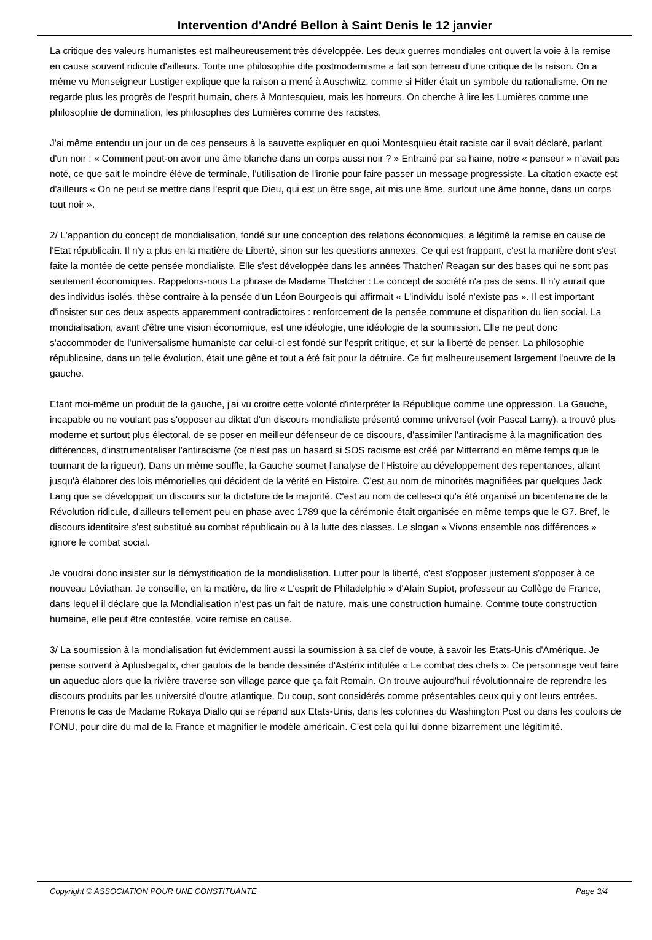Intervention d'André Bellon à Saint Denis le 12 janvier
La critique des valeurs humanistes est malheureusement très développée. Les deux guerres mondiales ont ouvert la voie à la remise en cause souvent ridicule d'ailleurs. Toute une philosophie dite postmodernisme a fait son terreau d'une critique de la raison. On a même vu Monseigneur Lustiger explique que la raison a mené à Auschwitz, comme si Hitler était un symbole du rationalisme. On ne regarde plus les progrès de l'esprit humain, chers à Montesquieu, mais les horreurs. On cherche à lire les Lumières comme une philosophie de domination, les philosophes des Lumières comme des racistes.
J'ai même entendu un jour un de ces penseurs à la sauvette expliquer en quoi Montesquieu était raciste car il avait déclaré, parlant d'un noir : « Comment peut-on avoir une âme blanche dans un corps aussi noir ? » Entrainé par sa haine, notre « penseur » n'avait pas noté, ce que sait le moindre élève de terminale, l'utilisation de l'ironie pour faire passer un message progressiste. La citation exacte est d'ailleurs « On ne peut se mettre dans l'esprit que Dieu, qui est un être sage, ait mis une âme, surtout une âme bonne, dans un corps tout noir ».
2/ L'apparition du concept de mondialisation, fondé sur une conception des relations économiques, a légitimé la remise en cause de l'Etat républicain. Il n'y a plus en la matière de Liberté, sinon sur les questions annexes. Ce qui est frappant, c'est la manière dont s'est faite la montée de cette pensée mondialiste. Elle s'est développée dans les années Thatcher/ Reagan sur des bases qui ne sont pas seulement économiques. Rappelons-nous La phrase de Madame Thatcher : Le concept de société n'a pas de sens. Il n'y aurait que des individus isolés, thèse contraire à la pensée d'un Léon Bourgeois qui affirmait « L'individu isolé n'existe pas ». Il est important d'insister sur ces deux aspects apparemment contradictoires : renforcement de la pensée commune et disparition du lien social. La mondialisation, avant d'être une vision économique, est une idéologie, une idéologie de la soumission. Elle ne peut donc s'accommoder de l'universalisme humaniste car celui-ci est fondé sur l'esprit critique, et sur la liberté de penser. La philosophie républicaine, dans un telle évolution, était une gêne et tout a été fait pour la détruire. Ce fut malheureusement largement l'oeuvre de la gauche.
Etant moi-même un produit de la gauche, j'ai vu croitre cette volonté d'interpréter la République comme une oppression. La Gauche, incapable ou ne voulant pas s'opposer au diktat d'un discours mondialiste présenté comme universel (voir Pascal Lamy), a trouvé plus moderne et surtout plus électoral, de se poser en meilleur défenseur de ce discours, d'assimiler l'antiracisme à la magnification des différences, d'instrumentaliser l'antiracisme (ce n'est pas un hasard si SOS racisme est créé par Mitterrand en même temps que le tournant de la rigueur). Dans un même souffle, la Gauche soumet l'analyse de l'Histoire au développement des repentances, allant jusqu'à élaborer des lois mémorielles qui décident de la vérité en Histoire. C'est au nom de minorités magnifiées par quelques Jack Lang que se développait un discours sur la dictature de la majorité. C'est au nom de celles-ci qu'a été organisé un bicentenaire de la Révolution ridicule, d'ailleurs tellement peu en phase avec 1789 que la cérémonie était organisée en même temps que le G7. Bref, le discours identitaire s'est substitué au combat républicain ou à la lutte des classes. Le slogan « Vivons ensemble nos différences » ignore le combat social.
Je voudrai donc insister sur la démystification de la mondialisation. Lutter pour la liberté, c'est s'opposer justement s'opposer à ce nouveau Léviathan. Je conseille, en la matière, de lire « L'esprit de Philadelphie » d'Alain Supiot, professeur au Collège de France, dans lequel il déclare que la Mondialisation n'est pas un fait de nature, mais une construction humaine. Comme toute construction humaine, elle peut être contestée, voire remise en cause.
3/ La soumission à la mondialisation fut évidemment aussi la soumission à sa clef de voute, à savoir les Etats-Unis d'Amérique. Je pense souvent à Aplusbegalix, cher gaulois de la bande dessinée d'Astérix intitulée « Le combat des chefs ». Ce personnage veut faire un aqueduc alors que la rivière traverse son village parce que ça fait Romain. On trouve aujourd'hui révolutionnaire de reprendre les discours produits par les université d'outre atlantique. Du coup, sont considérés comme présentables ceux qui y ont leurs entrées. Prenons le cas de Madame Rokaya Diallo qui se répand aux Etats-Unis, dans les colonnes du Washington Post ou dans les couloirs de l'ONU, pour dire du mal de la France et magnifier le modèle américain. C'est cela qui lui donne bizarrement une légitimité.
Copyright © ASSOCIATION POUR UNE CONSTITUANTE Page 3/4